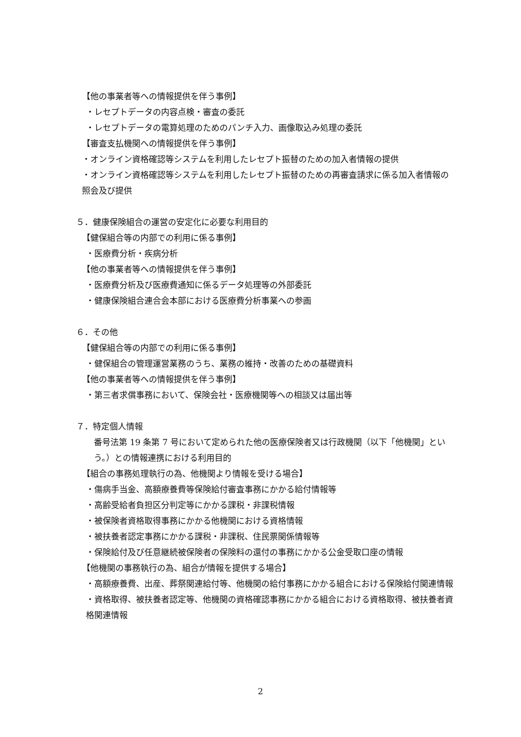【他の事業者等への情報提供を伴う事例】
・レセプトデータの内容点検・審査の委託
・レセプトデータの電算処理のためのパンチ入力、画像取込み処理の委託
【審査支払機関への情報提供を伴う事例】
・オンライン資格確認等システムを利用したレセプト振替のための加入者情報の提供
・オンライン資格確認等システムを利用したレセプト振替のための再審査請求に係る加入者情報の照会及び提供
５．健康保険組合の運営の安定化に必要な利用目的
【健保組合等の内部での利用に係る事例】
・医療費分析・疾病分析
【他の事業者等への情報提供を伴う事例】
・医療費分析及び医療費通知に係るデータ処理等の外部委託
・健康保険組合連合会本部における医療費分析事業への参画
６．その他
【健保組合等の内部での利用に係る事例】
・健保組合の管理運営業務のうち、業務の維持・改善のための基礎資料
【他の事業者等への情報提供を伴う事例】
・第三者求償事務において、保険会社・医療機関等への相談又は届出等
７．特定個人情報
番号法第 19 条第 7 号において定められた他の医療保険者又は行政機関（以下「他機関」という。）との情報連携における利用目的
【組合の事務処理執行の為、他機関より情報を受ける場合】
・傷病手当金、高額療養費等保険給付審査事務にかかる給付情報等
・高齢受給者負担区分判定等にかかる課税・非課税情報
・被保険者資格取得事務にかかる他機関における資格情報
・被扶養者認定事務にかかる課税・非課税、住民票関係情報等
・保険給付及び任意継続被保険者の保険料の還付の事務にかかる公金受取口座の情報
【他機関の事務執行の為、組合が情報を提供する場合】
・高額療養費、出産、葬祭関連給付等、他機関の給付事務にかかる組合における保険給付関連情報
・資格取得、被扶養者認定等、他機関の資格確認事務にかかる組合における資格取得、被扶養者資格関連情報
2